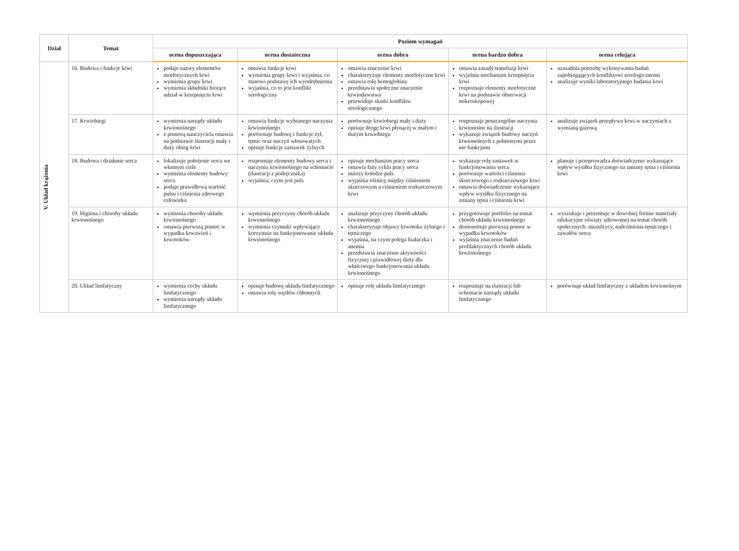| Dział | Temat | Poziom wymagań | | | | |
| --- | --- | --- | --- | --- | --- | --- |
| | | ocena dopuszczająca | ocena dostateczna | ocena dobra | ocena bardzo dobra | ocena celująca |
| V. Układ krążenia | 16. Budowa i funkcje krwi | podaje nazwy elementów morfotycznych krwi wymienia grupy krwi wymienia składniki biorące udział w krzepnięciu krwi | omawia funkcje krwi wymienia grupy krwi i wyjaśnia, co stanowi podstawę ich wyodrębnienia wyjaśnia, co to jest konflikt serologiczny | omawia znaczenie krwi charakteryzuje elementy morfotyczne krwi omawia rolę hemoglobiny przedstawia społeczne znaczenie krwiodawstwa przewiduje skutki konfliktu serologicznego | omawia zasady transfuzji krwi wyjaśnia mechanizm krzepnięcia krwi rozpoznaje elementy morfotyczne krwi na podstawie obserwacji mikroskopowej | uzasadnia potrzebę wykonywania badań zapobiegających konfliktowi serologicznemu analizuje wyniki laboratoryjnego badania krwi |
| | 17. Krwiobiegi | wymienia narządy układu krwionośnego z pomocą nauczyciela omawia na podstawie ilustracji mały i duży obieg krwi | omawia funkcje wybranego naczynia krwionośnego porównuje budowę i funkcje żył, tętnic oraz naczyń włosowatych opisuje funkcje zastawek żylnych | porównuje krwiobiegi mały i duży opisuje drogę krwi płynącej w małym i dużym krwiobiegu | rozpoznaje poszczególne naczynia krwionośne na ilustracji wykazuje związek budowy naczyń krwionośnych z pełnionymi przez nie funkcjami | analizuje związek przepływu krwi w naczyniach z wymianą gazową |
| | 18. Budowa i działanie serca | lokalizuje położenie serca we własnym ciele wymienia elementy budowy serca podaje prawidłową wartość pulsu i ciśnienia zdrowego człowieka | rozpoznaje elementy budowy serca i naczynia krwionośnego na schemacie (ilustracji z podręcznika) wyjaśnia, czym jest puls | opisuje mechanizm pracy serca omawia fazy cyklu pracy serca mierzy koledze puls wyjaśnia różnicę między ciśnieniem skurczowym a ciśnieniem rozkurczowym krwi | wykazuje rolę zastawek w funkcjonowaniu serca porównuje wartości ciśnienia skurczowego i rozkurczowego krwi omawia doświadczenie wykazujące wpływ wysiłku fizycznego na zmiany tętna i ciśnienia krwi | planuje i przeprowadza doświadczenie wykazujące wpływ wysiłku fizycznego na zmiany tętna i ciśnienia krwi |
| | 19. Higiena i choroby układu krwionośnego | wymienia choroby układu krwionośnego omawia pierwszą pomoc w wypadku krwawień i krwotoków | wymienia przyczyny chorób układu krwionośnego wymienia czynniki wpływające korzystnie na funkcjonowanie układu krwionośnego | analizuje przyczyny chorób układu krwionośnego charakteryzuje objawy krwotoku żylnego i tętniczego wyjaśnia, na czym polega białaczka i anemia przedstawia znaczenie aktywności fizycznej i prawidłowej diety dla właściwego funkcjonowania układu krwionośnego | przygotowuje portfolio na temat chorób układu krwionośnego demonstruje pierwszą pomoc w wypadku krwotoków wyjaśnia znaczenie badań profilaktycznych chorób układu krwionośnego | wyszukuje i prezentuje w dowolnej formie materiały edukacyjne oświaty zdrowotnej na temat chorób społecznych: miażdżycy, nadciśnienia tętniczego i zawałów serca |
| | 20. Układ limfatyczny | wymienia cechy układu limfatycznego wymienia narządy układu limfatycznego | opisuje budowę układu limfatycznego omawia rolę węzłów chłonnych | opisuje rolę układu limfatycznego | rozpoznaje na ilustracji lub schemacie narządy układu limfatycznego | porównuje układ limfatyczny z układem krwionośnym |